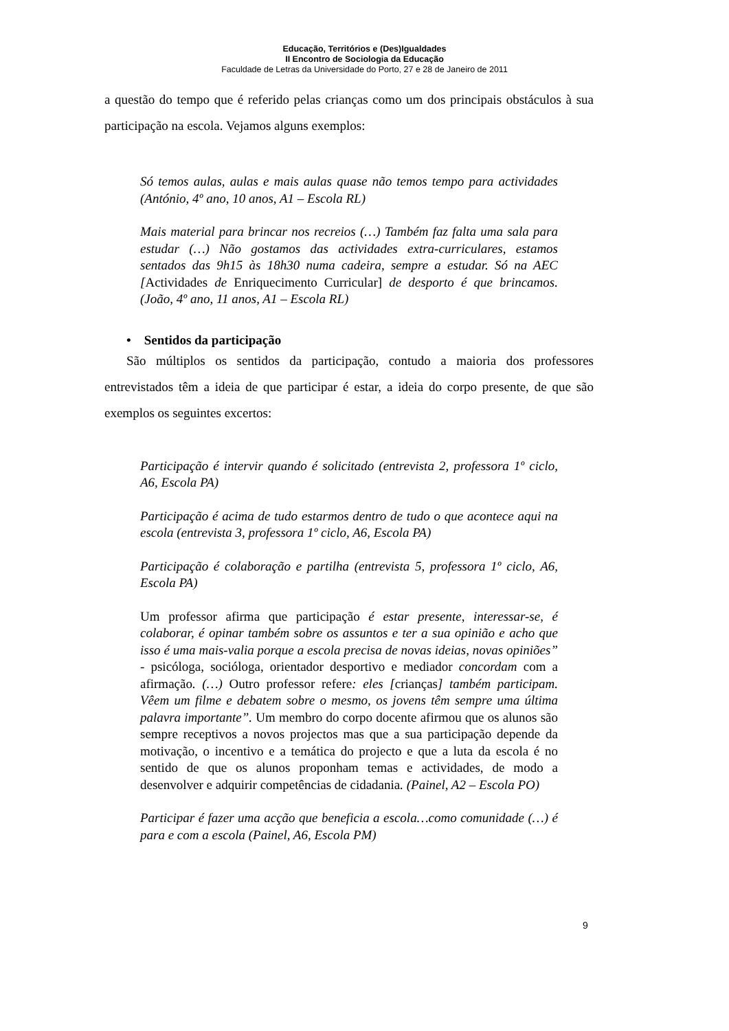Educação, Territórios e (Des)Igualdades
II Encontro de Sociologia da Educação
Faculdade de Letras da Universidade do Porto, 27 e 28 de Janeiro de 2011
a questão do tempo que é referido pelas crianças como um dos principais obstáculos à sua participação na escola. Vejamos alguns exemplos:
Só temos aulas, aulas e mais aulas quase não temos tempo para actividades (António, 4º ano, 10 anos, A1 – Escola RL)
Mais material para brincar nos recreios (…) Também faz falta uma sala para estudar (…) Não gostamos das actividades extra-curriculares, estamos sentados das 9h15 às 18h30 numa cadeira, sempre a estudar. Só na AEC [Actividades de Enriquecimento Curricular] de desporto é que brincamos. (João, 4º ano, 11 anos, A1 – Escola RL)
• Sentidos da participação
São múltiplos os sentidos da participação, contudo a maioria dos professores entrevistados têm a ideia de que participar é estar, a ideia do corpo presente, de que são exemplos os seguintes excertos:
Participação é intervir quando é solicitado (entrevista 2, professora 1º ciclo, A6, Escola PA)
Participação é acima de tudo estarmos dentro de tudo o que acontece aqui na escola (entrevista 3, professora 1º ciclo, A6, Escola PA)
Participação é colaboração e partilha (entrevista 5, professora 1º ciclo, A6, Escola PA)
Um professor afirma que participação é estar presente, interessar-se, é colaborar, é opinar também sobre os assuntos e ter a sua opinião e acho que isso é uma mais-valia porque a escola precisa de novas ideias, novas opiniões” - psicóloga, socióloga, orientador desportivo e mediador concordam com a afirmação. (…) Outro professor refere: eles [crianças] também participam. Vêem um filme e debatem sobre o mesmo, os jovens têm sempre uma última palavra importante”. Um membro do corpo docente afirmou que os alunos são sempre receptivos a novos projectos mas que a sua participação depende da motivação, o incentivo e a temática do projecto e que a luta da escola é no sentido de que os alunos proponham temas e actividades, de modo a desenvolver e adquirir competências de cidadania. (Painel, A2 – Escola PO)
Participar é fazer uma acção que beneficia a escola…como comunidade (…) é para e com a escola (Painel, A6, Escola PM)
9